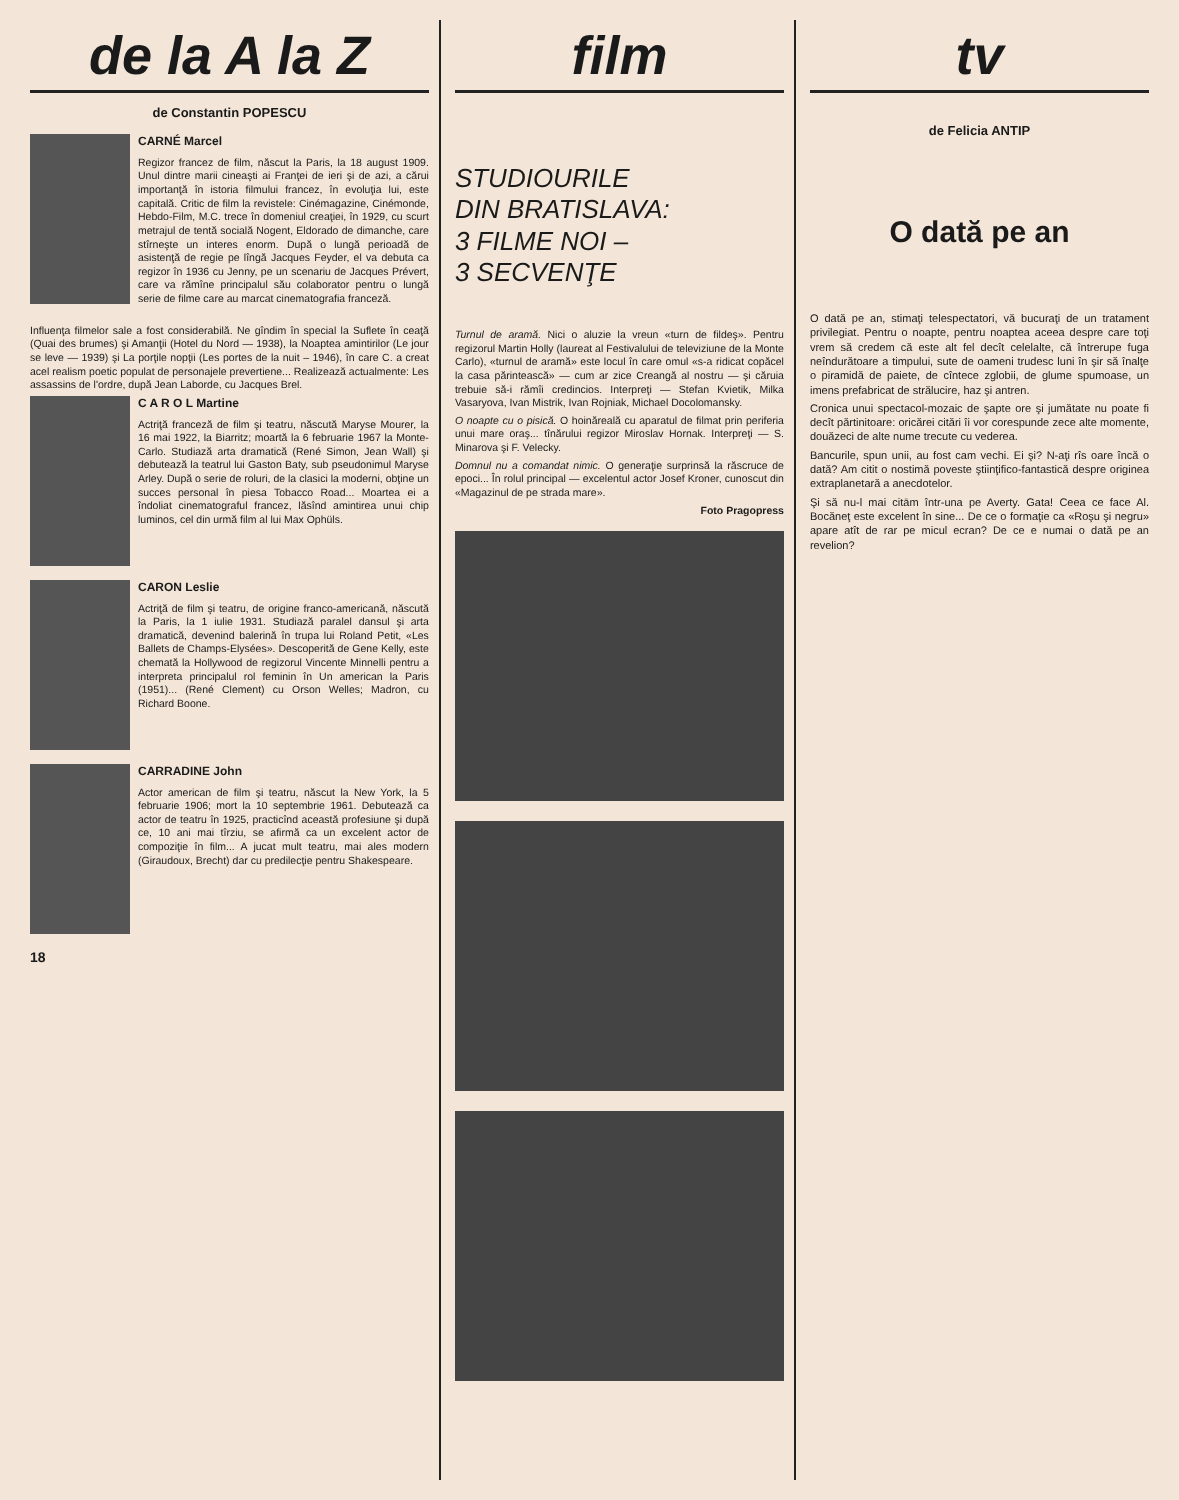de la A la Z
de Constantin POPESCU
CARNÉ Marcel
Regizor francez de film, născut la Paris, la 18 august 1909. Unul dintre marii cineaşti ai Franţei de ieri şi de azi, a cărui importanţă în istoria filmului francez, în evoluţia lui, este capitală. Critic de film la revistele: Cinémagazine, Cinémonde, Hebdo-Film, M.C. trece în domeniul creaţiei, în 1929, cu scurt metrajul de tentă socială Nogent, Eldorado de dimanche, care stîrneşte un interes enorm. După o lungă perioadă de asistenţă de regie pe lîngă Jacques Feyder, el va debuta ca regizor în 1936 cu Jenny, pe un scenariu de Jacques Prévert, care va rămîne principalul său colaborator pentru o lungă serie de filme care au marcat cinematografia franceză.
Influenţa filmelor sale a fost considerabilă. Ne gîndim în special la Suflete în ceaţă (Quai des brumes) şi Amanţii (Hotel du Nord — 1938), la Noaptea amintirilor (Le jour se leve — 1939) şi La porţile nopţii (Les portes de la nuit – 1946), în care C. a creat acel realism poetic populat de personajele prevertiene... Realizează actualmente: Les assassins de l'ordre, după Jean Laborde, cu Jacques Brel.
C A R O L Martine
Actriţă franceză de film şi teatru, născută Maryse Mourer, la 16 mai 1922, la Biarritz; moartă la 6 februarie 1967 la Monte-Carlo. Studiază arta dramatică (René Simon, Jean Wall) şi debutează la teatrul lui Gaston Baty, sub pseudonimul Maryse Arley. După o serie de roluri, de la clasici la moderni, obţine un succes personal în piesa Tobacco Road... Moartea ei a îndoliat cinematograful francez, lăsînd amintirea unui chip luminos, cel din urmă film al lui Max Ophüls.
CARON Leslie
Actriţă de film şi teatru, de origine franco-americană, născută la Paris, la 1 iulie 1931. Studiază paralel dansul şi arta dramatică, devenind balerină în trupa lui Roland Petit, «Les Ballets de Champs-Elysées». Descoperită de Gene Kelly, este chemată la Hollywood de regizorul Vincente Minnelli pentru a interpreta principalul rol feminin în Un american la Paris (1951)... (René Clement) cu Orson Welles; Madron, cu Richard Boone.
CARRADINE John
Actor american de film şi teatru, născut la New York, la 5 februarie 1906; mort la 10 septembrie 1961. Debutează ca actor de teatru în 1925, practicînd această profesiune şi după ce, 10 ani mai tîrziu, se afirmă ca un excelent actor de compoziţie în film... A jucat mult teatru, mai ales modern (Giraudoux, Brecht) dar cu predilecţie pentru Shakespeare.
18
film
STUDIOURILE
DIN BRATISLAVA:
3 FILME NOI –
3 SECVENŢE
Turnul de aramă. Nici o aluzie la vreun «turn de fildeş». Pentru regizorul Martin Holly (laureat al Festivalului de televiziune de la Monte Carlo), «turnul de aramă» este locul în care omul «s-a ridicat copăcel la casa părintească» — cum ar zice Creangă al nostru — şi căruia trebuie să-i rămîi credincios. Interpreţi — Stefan Kvietik, Milka Vasaryova, Ivan Mistrik, Ivan Rojniak, Michael Docolomansky.
O noapte cu o pisică. O hoinăreală cu aparatul de filmat prin periferia unui mare oraş... tînărului regizor Miroslav Hornak. Interpreţi — S. Minarova şi F. Velecky.
Domnul nu a comandat nimic. O generaţie surprinsă la răscruce de epoci... În rolul principal — excelentul actor Josef Kroner, cunoscut din «Magazinul de pe strada mare».
Foto Pragopress
tv
de Felicia ANTIP
O dată pe an
O dată pe an, stimaţi telespectatori, vă bucuraţi de un tratament privilegiat. Pentru o noapte, pentru noaptea aceea despre care toţi vrem să credem că este alt fel decît celelalte, că întrerupe fuga neîndurătoare a timpului, sute de oameni trudesc luni în şir să înalţe o piramidă de paiete, de cîntece zglobii, de glume spumoase, un imens prefabricat de strălucire, haz şi antren.
Cronica unui spectacol-mozaic de şapte ore şi jumătate nu poate fi decît părtinitoare: oricărei citări îi vor corespunde zece alte momente, douăzeci de alte nume trecute cu vederea.
Bancurile, spun unii, au fost cam vechi. Ei şi? N-aţi rîs oare încă o dată? Am citit o nostimă poveste ştiinţifico-fantastică despre originea extraplanetară a anecdotelor.
Şi să nu-l mai citām într-una pe Averty. Gata! Ceea ce face Al. Bocăneţ este excelent în sine... De ce o formaţie ca «Roşu şi negru» apare atît de rar pe micul ecran? De ce e numai o dată pe an revelion?